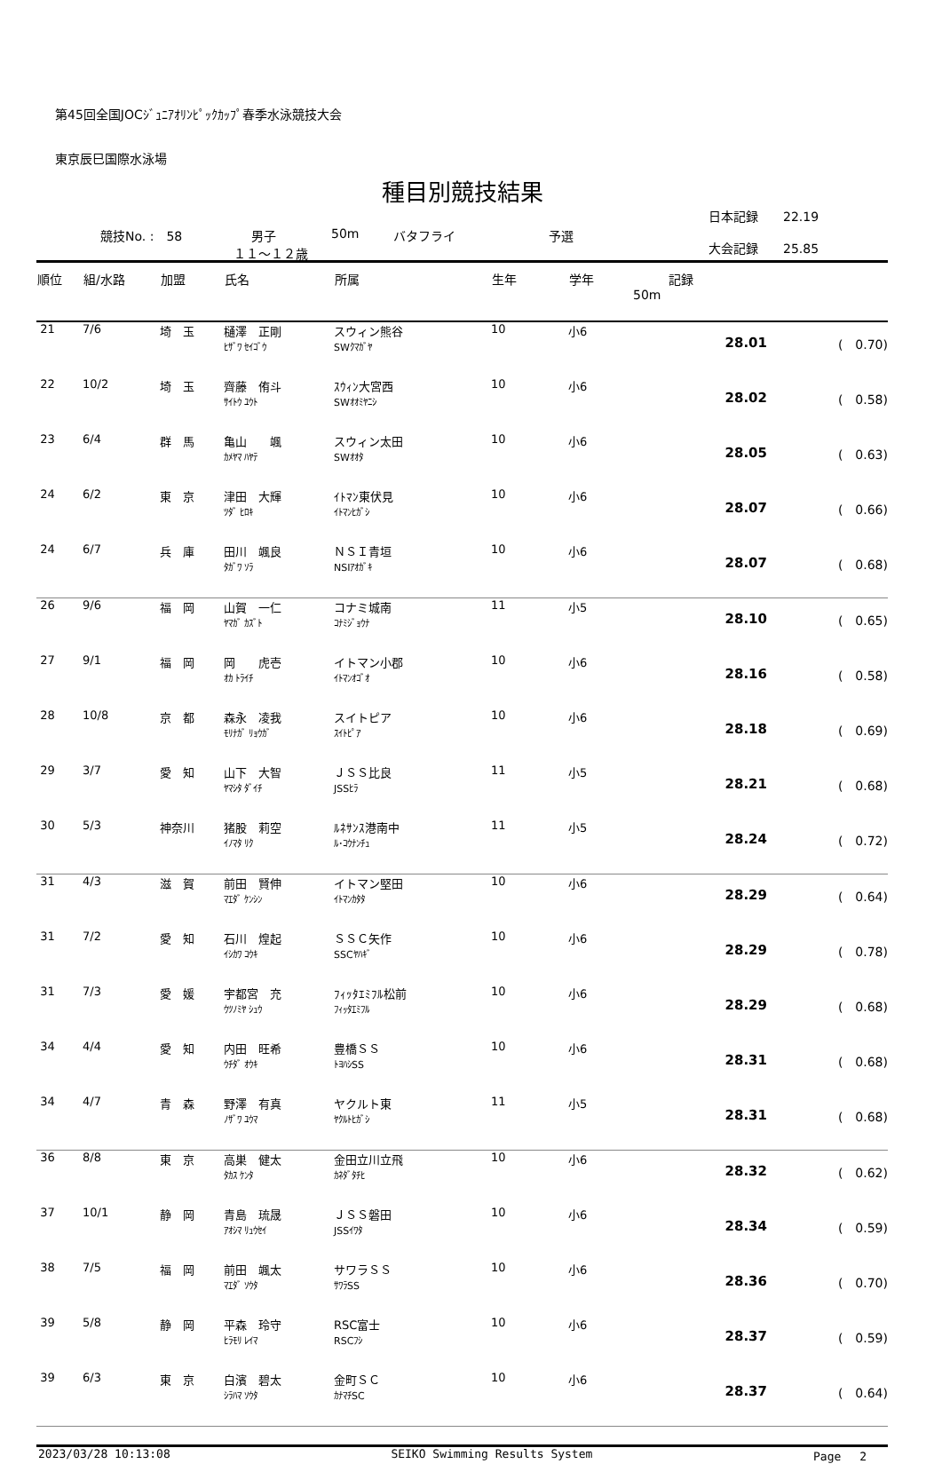第45回全国JOCｼﾞｭﾆｱｵﾘﾝﾋﾟｯｸｶｯﾌﾟ春季水泳競技大会
東京辰巳国際水泳場
種目別競技結果
競技No. :　58 男子
１１～１２歳
50m バタフライ 予選
日本記録　　22.19
大会記録　　25.85
| 順位 | 組/水路 | 加盟 | 氏名 | 所属 | 生年 | 学年 | 記録 50m | |
| --- | --- | --- | --- | --- | --- | --- | --- | --- |
| 21 | 7/6 | 埼 玉 | 樋澤 正剛 ﾋｻﾞﾜ ｾｲｺﾞｳ | スウィン熊谷 SWｸﾏｶﾞﾔ | 10 | 小6 | 28.01 | ( 0.70) |
| 22 | 10/2 | 埼 玉 | 齊藤 侑斗 ｻｲﾄｳ ﾕｳﾄ | ｽｳｨﾝ大宮西 SWｵｵﾐﾔﾆｼ | 10 | 小6 | 28.02 | ( 0.58) |
| 23 | 6/4 | 群 馬 | 亀山 颯 ｶﾒﾔﾏ ﾊﾔﾃ | スウィン太田 SWｵｵﾀ | 10 | 小6 | 28.05 | ( 0.63) |
| 24 | 6/2 | 東 京 | 津田 大輝 ﾂﾀﾞ ﾋﾛｷ | ｲﾄﾏﾝ東伏見 ｲﾄﾏﾝﾋｶﾞｼ | 10 | 小6 | 28.07 | ( 0.66) |
| 24 | 6/7 | 兵 庫 | 田川 颯良 ﾀｶﾞﾜ ｿﾗ | ＮＳＩ青垣 NSIｱｵｶﾞｷ | 10 | 小6 | 28.07 | ( 0.68) |
| 26 | 9/6 | 福 岡 | 山賀 一仁 ﾔﾏｶﾞ ｶｽﾞﾄ | コナミ城南 ｺﾅﾐｼﾞｮｳﾅ | 11 | 小5 | 28.10 | ( 0.65) |
| 27 | 9/1 | 福 岡 | 岡 虎壱 ｵｶ ﾄﾗｲﾁ | イトマン小郡 ｲﾄﾏﾝｵｺﾞｵ | 10 | 小6 | 28.16 | ( 0.58) |
| 28 | 10/8 | 京 都 | 森永 凌我 ﾓﾘﾅｶﾞ ﾘｮｳｶﾞ | スイトピア ｽｲﾄﾋﾟｱ | 10 | 小6 | 28.18 | ( 0.69) |
| 29 | 3/7 | 愛 知 | 山下 大智 ﾔﾏｼﾀ ﾀﾞｲﾁ | ＪＳＳ比良 JSSﾋﾗ | 11 | 小5 | 28.21 | ( 0.68) |
| 30 | 5/3 | 神奈川 | 猪股 莉空 ｲﾉﾏﾀ ﾘｸ | ﾙﾈｻﾝｽ港南中 ﾙ･ｺｳﾅﾝﾁｭ | 11 | 小5 | 28.24 | ( 0.72) |
| 31 | 4/3 | 滋 賀 | 前田 賢伸 ﾏｴﾀﾞ ｹﾝｼﾝ | イトマン堅田 ｲﾄﾏﾝｶﾀﾀ | 10 | 小6 | 28.29 | ( 0.64) |
| 31 | 7/2 | 愛 知 | 石川 煌起 ｲｼｶﾜ ｺｳｷ | ＳＳＣ矢作 SSCﾔﾊｷﾞ | 10 | 小6 | 28.29 | ( 0.78) |
| 31 | 7/3 | 愛 媛 | 宇都宮 充 ｳﾂﾉﾐﾔ ｼｭｳ | ﾌｨｯﾀｴﾐﾌﾙ松前 ﾌｨｯﾀｴﾐﾌﾙ | 10 | 小6 | 28.29 | ( 0.68) |
| 34 | 4/4 | 愛 知 | 内田 旺希 ｳﾁﾀﾞ ｵｳｷ | 豊橋ＳＳ ﾄﾖﾊｼSS | 10 | 小6 | 28.31 | ( 0.68) |
| 34 | 4/7 | 青 森 | 野澤 有真 ﾉｻﾞﾜ ﾕｳﾏ | ヤクルト東 ﾔｸﾙﾄﾋｶﾞｼ | 11 | 小5 | 28.31 | ( 0.68) |
| 36 | 8/8 | 東 京 | 高巣 健太 ﾀｶｽ ｹﾝﾀ | 金田立川立飛 ｶﾈﾀﾞﾀﾁﾋ | 10 | 小6 | 28.32 | ( 0.62) |
| 37 | 10/1 | 静 岡 | 青島 琉晟 ｱｵｼﾏ ﾘｭｳｾｲ | ＪＳＳ磐田 JSSｲﾜﾀ | 10 | 小6 | 28.34 | ( 0.59) |
| 38 | 7/5 | 福 岡 | 前田 颯太 ﾏｴﾀﾞ ｿｳﾀ | サワラＳＳ ｻﾜﾗSS | 10 | 小6 | 28.36 | ( 0.70) |
| 39 | 5/8 | 静 岡 | 平森 玲守 ﾋﾗﾓﾘ ﾚｲﾏ | RSC富士 RSCﾌｼ | 10 | 小6 | 28.37 | ( 0.59) |
| 39 | 6/3 | 東 京 | 白濱 碧太 ｼﾗﾊﾏ ｿｳﾀ | 金町ＳＣ ｶﾅﾏﾁSC | 10 | 小6 | 28.37 | ( 0.64) |
2023/03/28 10:13:08 SEIKO Swimming Results System Page　 2